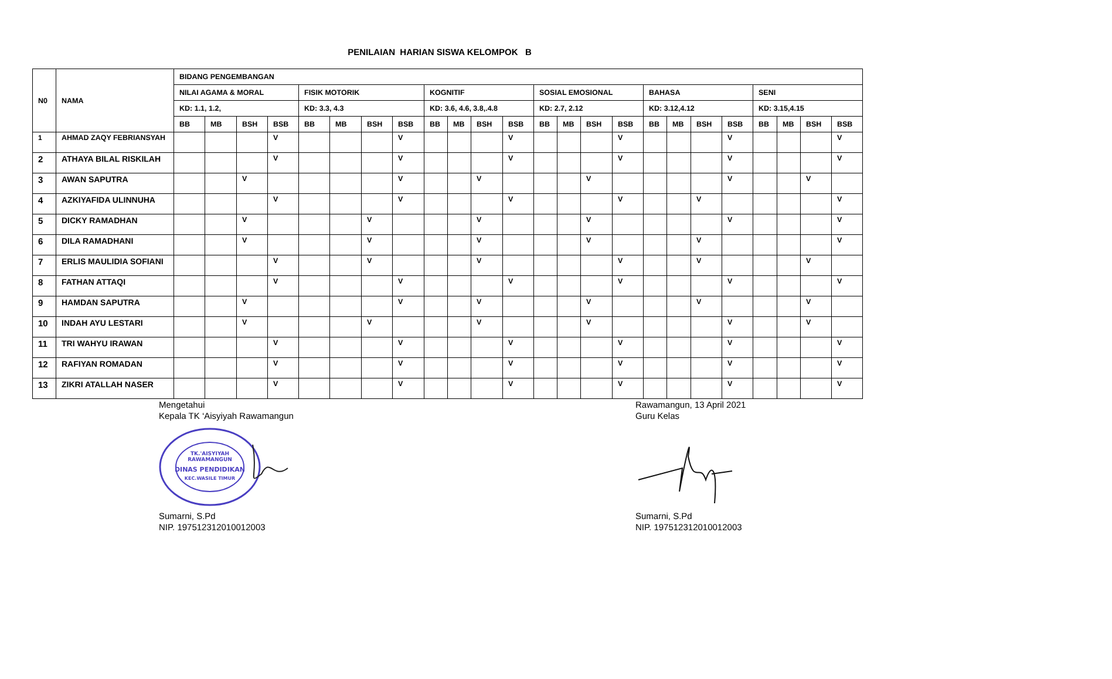PENILAIAN HARIAN SISWA KELOMPOK B
| N0 | NAMA | BIDANG PENGEMBANGAN | | | | | | | | | | | | | | | | | | | | | | | |
| --- | --- | --- | --- | --- | --- | --- | --- | --- | --- | --- | --- | --- | --- | --- | --- | --- | --- | --- | --- | --- | --- | --- | --- | --- | --- |
| | | NILAI AGAMA & MORAL | | | | FISIK MOTORIK | | | | KOGNITIF | | | | SOSIAL EMOSIONAL | | | | BAHASA | | | | SENI | | | |
| | | KD: 1.1, 1.2, | | | | KD: 3.3, 4.3 | | | | KD: 3.6, 4.6, 3.8,.4.8 | | | | KD: 2.7, 2.12 | | | | KD: 3.12,4.12 | | | | KD: 3.15,4.15 | | | |
| | | BB | MB | BSH | BSB | BB | MB | BSH | BSB | BB | MB | BSH | BSB | BB | MB | BSH | BSB | BB | MB | BSH | BSB | BB | MB | BSH | BSB |
| 1 | AHMAD ZAQY FEBRIANSYAH | | | | V | | | | V | | | | V | | | | V | | | | V | | | | V |
| 2 | ATHAYA BILAL RISKILAH | | | | V | | | | V | | | | V | | | | V | | | | V | | | | V |
| 3 | AWAN SAPUTRA | | | V | | | | | V | | | V | | | | V | | | | | V | | | V | |
| 4 | AZKIYAFIDA ULINNUHA | | | | V | | | | V | | | | V | | | | V | | | V | | | | | V |
| 5 | DICKY RAMADHAN | | | V | | | | V | | | | V | | | | V | | | | | V | | | | V |
| 6 | DILA RAMADHANI | | | V | | | | V | | | | V | | | | V | | | | V | | | | | V |
| 7 | ERLIS MAULIDIA SOFIANI | | | | V | | | V | | | | V | | | | | V | | | V | | | | V | |
| 8 | FATHAN ATTAQI | | | | V | | | | V | | | | V | | | | V | | | | V | | | | V |
| 9 | HAMDAN SAPUTRA | | | V | | | | | V | | | V | | | | V | | | | V | | | | V | |
| 10 | INDAH AYU LESTARI | | | V | | | | V | | | | V | | | | V | | | | | V | | | V | |
| 11 | TRI WAHYU IRAWAN | | | | V | | | | V | | | | V | | | | V | | | | V | | | | V |
| 12 | RAFIYAN ROMADAN | | | | V | | | | V | | | | V | | | | V | | | | V | | | | V |
| 13 | ZIKRI ATALLAH NASER | | | | V | | | | V | | | | V | | | | V | | | | V | | | | V |
Mengetahui
Kepala TK ‘Aisyiyah Rawamangun
TK.'AISYIYAH
RAWAMANGUN
DINAS PENDIDIKAN
KEC.WASILE TIMUR
Sumarni, S.Pd
NIP. 197512312010012003
Rawamangun, 13 April 2021
Guru Kelas
Sumarni, S.Pd
NIP. 197512312010012003